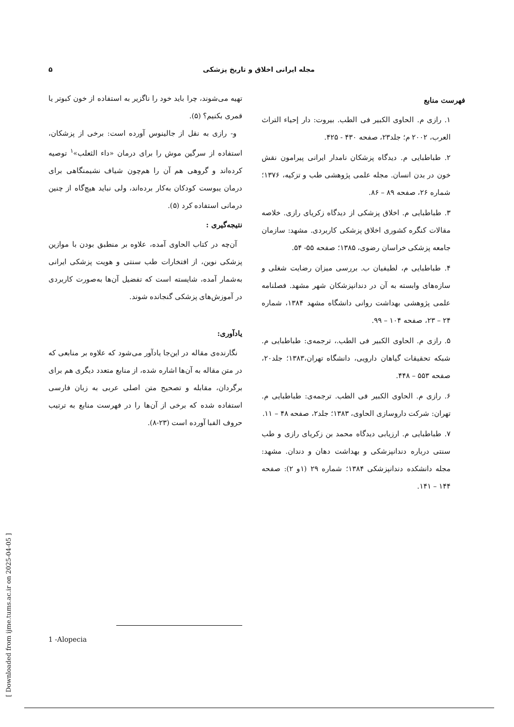۵ مجله ایرانی اخلاق و تاریخ پزشکی
تهیه می‌شوند، چرا باید خود را ناگزیر به استفاده از خون کبوتر یا قمری بکنیم؟ (۵).
و- رازی به نقل از جالینوس آورده است: برخی از پزشکان، استفاده از سرگین موش را برای درمان «داء الثعلب»<sup>۱</sup> توصیه کرده‌اند و گروهی هم آن را هم‌چون شیاف نشیمنگاهی برای درمان یبوست کودکان به‌کار برده‌اند، ولی نباید هیچ‌گاه از چنین درمانی استفاده کرد (۵).
نتیجه‌گیری :
آن‌چه در کتاب الحاوی آمده، علاوه بر منطبق بودن با موازین پزشکی نوین، از افتخارات طب سنتی و هویت پزشکی ایرانی به‌شمار آمده، شایسته است که تفضیل آن‌ها به‌صورت کاربردی در آموزش‌های پزشکی گنجانده شوند.
یادآوری:
نگارنده‌ی مقاله در این‌جا یادآور می‌شود که علاوه بر منابعی که در متن مقاله به آن‌ها اشاره شده، از منابع متعدد دیگری هم برای برگردان، مقابله و تصحیح متن اصلی عربی به زبان فارسی استفاده شده که برخی از آن‌ها را در فهرست منابع به ترتیب حروف الفبا آورده است (۲۳-۸).
1 -Alopecia
فهرست منابع
۱. رازی م. الحاوی الکبیر فی الطب. بیروت: دار إحیاء التراث العرب، ۲۰۰۲ م؛ جلد۲۳، صفحه ۴۳۰ - ۴۲۵.
۲. طباطبایی م. دیدگاه پزشکان نامدار ایرانی پیرامون نقش خون در بدن انسان. مجله علمی پژوهشی طب و تزکیه، ۱۳۷۶؛ شماره ۲۶، صفحه ۸۹ – ۸۶.
۳. طباطبایی م. اخلاق پزشکی از دیدگاه زکریای رازی. خلاصه مقالات کنگره کشوری اخلاق پزشکی کاربردی. مشهد: سازمان جامعه پزشکی خراسان رضوی، ۱۳۸۵؛ صفحه ۵۵- ۵۴.
۴. طباطبایی م، لطیفیان ب. بررسی میزان رضایت شغلی و سازه‌های وابسته به آن در دندانپزشکان شهر مشهد. فصلنامه علمی پژوهشی بهداشت روانی دانشگاه مشهد ۱۳۸۴، شماره ۲۴ – ۲۳، صفحه ۱۰۴ – ۹۹.
۵. رازی م. الحاوی الکبیر فی الطب.، ترجمه‌ی: طباطبایی م. شبکه تحقیقات گیاهان دارویی، دانشگاه تهران،۱۳۸۳؛ جلد۲۰، صفحه ۵۵۳ – ۴۴۸.
۶. رازی م. الحاوی الکبیر فی الطب. ترجمه‌ی: طباطبایی م. تهران: شرکت داروسازی الحاوی، ۱۳۸۳؛ جلد۲، صفحه ۴۸ – ۱۱.
۷. طباطبایی م. ارزیابی دیدگاه محمد بن زکریای رازی و طب سنتی درباره دندانپزشکی و بهداشت دهان و دندان. مشهد: مجله دانشکده دندانپزشکی ۱۳۸۴؛ شماره ۲۹ (۱و ۲): صفحه ۱۴۴ – ۱۴۱.
[ Downloaded from ijme.tums.ac.ir on 2025-04-05 ]